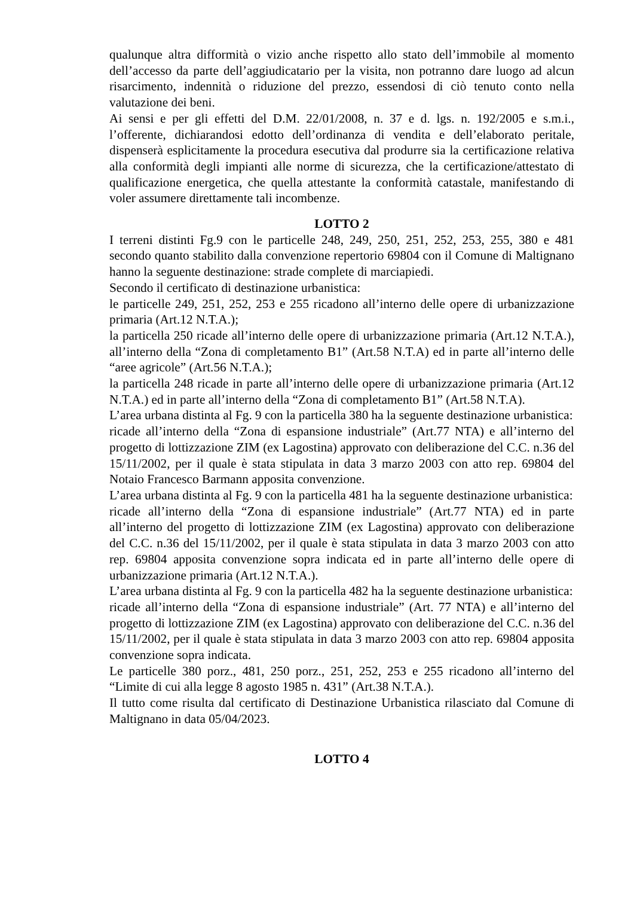qualunque altra difformità o vizio anche rispetto allo stato dell’immobile al momento dell’accesso da parte dell’aggiudicatario per la visita, non potranno dare luogo ad alcun risarcimento, indennità o riduzione del prezzo, essendosi di ciò tenuto conto nella valutazione dei beni.
Ai sensi e per gli effetti del D.M. 22/01/2008, n. 37 e d. lgs. n. 192/2005 e s.m.i., l’offerente, dichiarandosi edotto dell’ordinanza di vendita e dell’elaborato peritale, dispenserà esplicitamente la procedura esecutiva dal produrre sia la certificazione relativa alla conformità degli impianti alle norme di sicurezza, che la certificazione/attestato di qualificazione energetica, che quella attestante la conformità catastale, manifestando di voler assumere direttamente tali incombenze.
LOTTO 2
I terreni distinti Fg.9 con le particelle 248, 249, 250, 251, 252, 253, 255, 380 e 481 secondo quanto stabilito dalla convenzione repertorio 69804 con il Comune di Maltignano hanno la seguente destinazione: strade complete di marciapiedi.
Secondo il certificato di destinazione urbanistica:
le particelle 249, 251, 252, 253 e 255 ricadono all’interno delle opere di urbanizzazione primaria (Art.12 N.T.A.);
la particella 250 ricade all’interno delle opere di urbanizzazione primaria (Art.12 N.T.A.), all’interno della “Zona di completamento B1” (Art.58 N.T.A) ed in parte all’interno delle “aree agricole” (Art.56 N.T.A.);
la particella 248 ricade in parte all’interno delle opere di urbanizzazione primaria (Art.12 N.T.A.) ed in parte all’interno della “Zona di completamento B1” (Art.58 N.T.A).
L’area urbana distinta al Fg. 9 con la particella 380 ha la seguente destinazione urbanistica:
ricade all’interno della “Zona di espansione industriale” (Art.77 NTA) e all’interno del progetto di lottizzazione ZIM (ex Lagostina) approvato con deliberazione del C.C. n.36 del 15/11/2002, per il quale è stata stipulata in data 3 marzo 2003 con atto rep. 69804 del Notaio Francesco Barmann apposita convenzione.
L’area urbana distinta al Fg. 9 con la particella 481 ha la seguente destinazione urbanistica:
ricade all’interno della “Zona di espansione industriale” (Art.77 NTA) ed in parte all’interno del progetto di lottizzazione ZIM (ex Lagostina) approvato con deliberazione del C.C. n.36 del 15/11/2002, per il quale è stata stipulata in data 3 marzo 2003 con atto rep. 69804 apposita convenzione sopra indicata ed in parte all’interno delle opere di urbanizzazione primaria (Art.12 N.T.A.).
L’area urbana distinta al Fg. 9 con la particella 482 ha la seguente destinazione urbanistica:
ricade all’interno della “Zona di espansione industriale” (Art. 77 NTA) e all’interno del progetto di lottizzazione ZIM (ex Lagostina) approvato con deliberazione del C.C. n.36 del 15/11/2002, per il quale è stata stipulata in data 3 marzo 2003 con atto rep. 69804 apposita convenzione sopra indicata.
Le particelle 380 porz., 481, 250 porz., 251, 252, 253 e 255 ricadono all’interno del “Limite di cui alla legge 8 agosto 1985 n. 431” (Art.38 N.T.A.).
Il tutto come risulta dal certificato di Destinazione Urbanistica rilasciato dal Comune di Maltignano in data 05/04/2023.
LOTTO 4